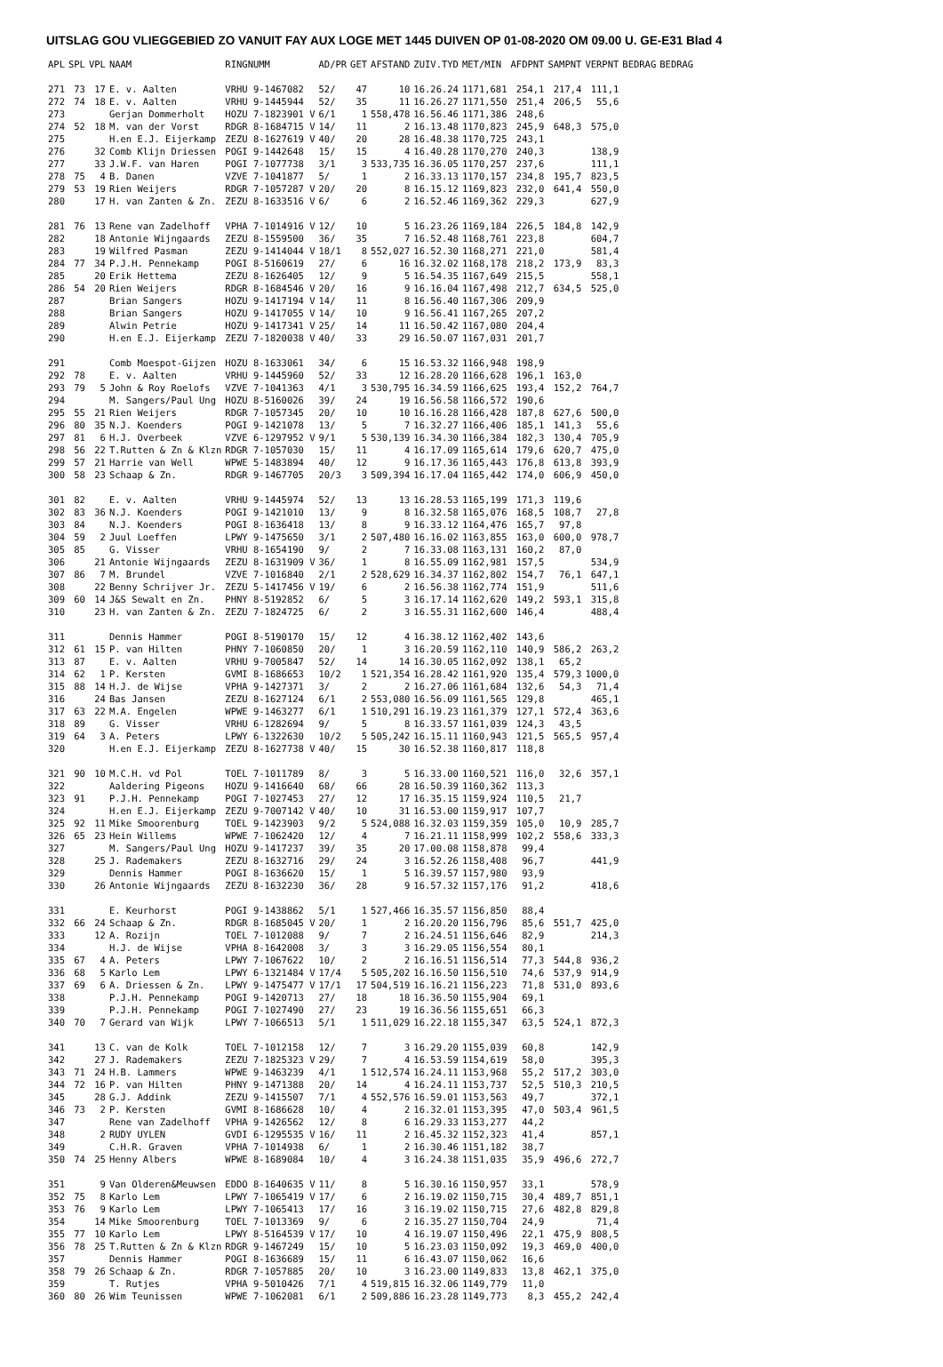UITSLAG GOU VLIEGGEBIED ZO VANUIT FAY AUX LOGE MET 1445 DUIVEN OP 01-08-2020 OM 09.00 U. GE-E31 Blad 4
| APL | SPL | VPL | NAAM | RINGNUMM | AD/PR | GET | AFSTAND | ZUIV.TYD | MET/MIN | AFDPNT | SAMPNT | VERPNT | BEDRAG | BEDRAG |
| --- | --- | --- | --- | --- | --- | --- | --- | --- | --- | --- | --- | --- | --- | --- |
| 271 | 73 | 17 | E. v. Aalten | VRHU 9-1467082 | 52/ | 47 | 10 | 16.26.24 | 1171,681 | 254,1 | 217,4 | 111,1 | | |
| 272 | 74 | 18 | E. v. Aalten | VRHU 9-1445944 | 52/ | 35 | 11 | 16.26.27 | 1171,550 | 251,4 | 206,5 | 55,6 | | |
| 273 | | | Gerjan Dommerholt | HOZU 7-1823901 V | 6/1 | 1 | 558,478 | 16.56.46 | 1171,386 | 248,6 | | | | |
| 274 | 52 | 18 | M. van der Vorst | RDGR 8-1684715 V | 14/ | 11 | 2 | 16.13.48 | 1170,823 | 245,9 | 648,3 | 575,0 | | |
| 275 | | | H.en E.J. Eijerkamp | ZEZU 8-1627619 V | 40/ | 20 | 28 | 16.48.38 | 1170,725 | 243,1 | | | | |
| 276 | | 32 | Comb Klijn Driessen | POGI 9-1442648 | 15/ | 15 | 4 | 16.40.28 | 1170,270 | 240,3 | | 138,9 | | |
| 277 | | 33 | J.W.F. van Haren | POGI 7-1077738 | 3/1 | 3 | 533,735 | 16.36.05 | 1170,257 | 237,6 | | 111,1 | | |
| 278 | 75 | 4 | B. Danen | VZVE 7-1041877 | 5/ | 1 | 2 | 16.33.13 | 1170,157 | 234,8 | 195,7 | 823,5 | | |
| 279 | 53 | 19 | Rien Weijers | RDGR 7-1057287 V | 20/ | 20 | 8 | 16.15.12 | 1169,823 | 232,0 | 641,4 | 550,0 | | |
| 280 | | 17 | H. van Zanten & Zn. | ZEZU 8-1633516 V | 6/ | 6 | 2 | 16.52.46 | 1169,362 | 229,3 | | 627,9 | | |
| 281 | 76 | 13 | Rene van Zadelhoff | VPHA 7-1014916 V | 12/ | 10 | 5 | 16.23.26 | 1169,184 | 226,5 | 184,8 | 142,9 | | |
| 282 | | 18 | Antonie Wijngaards | ZEZU 8-1559500 | 36/ | 35 | 7 | 16.52.48 | 1168,761 | 223,8 | | 604,7 | | |
| 283 | | 19 | Wilfred Pasman | ZEZU 9-1414044 V | 18/1 | 8 | 552,027 | 16.52.30 | 1168,271 | 221,0 | | 581,4 | | |
| 284 | 77 | 34 | P.J.H. Pennekamp | POGI 8-5160619 | 27/ | 6 | 16 | 16.32.02 | 1168,178 | 218,2 | 173,9 | 83,3 | | |
| 285 | | 20 | Erik Hettema | ZEZU 8-1626405 | 12/ | 9 | 5 | 16.54.35 | 1167,649 | 215,5 | | 558,1 | | |
| 286 | 54 | 20 | Rien Weijers | RDGR 8-1684546 V | 20/ | 16 | 9 | 16.16.04 | 1167,498 | 212,7 | 634,5 | 525,0 | | |
| 287 | | | Brian Sangers | HOZU 9-1417194 V | 14/ | 11 | 8 | 16.56.40 | 1167,306 | 209,9 | | | | |
| 288 | | | Brian Sangers | HOZU 9-1417055 V | 14/ | 10 | 9 | 16.56.41 | 1167,265 | 207,2 | | | | |
| 289 | | | Alwin Petrie | HOZU 9-1417341 V | 25/ | 14 | 11 | 16.50.42 | 1167,080 | 204,4 | | | | |
| 290 | | | H.en E.J. Eijerkamp | ZEZU 7-1820038 V | 40/ | 33 | 29 | 16.50.07 | 1167,031 | 201,7 | | | | |
| 291 | | | Comb Moespot-Gijzen | HOZU 8-1633061 | 34/ | 6 | 15 | 16.53.32 | 1166,948 | 198,9 | | | | |
| 292 | 78 | | E. v. Aalten | VRHU 9-1445960 | 52/ | 33 | 12 | 16.28.20 | 1166,628 | 196,1 | 163,0 | | | |
| 293 | 79 | 5 | John & Roy Roelofs | VZVE 7-1041363 | 4/1 | 3 | 530,795 | 16.34.59 | 1166,625 | 193,4 | 152,2 | 764,7 | | |
| 294 | | | M. Sangers/Paul Ung | HOZU 8-5160026 | 39/ | 24 | 19 | 16.56.58 | 1166,572 | 190,6 | | | | |
| 295 | 55 | 21 | Rien Weijers | RDGR 7-1057345 | 20/ | 10 | 10 | 16.16.28 | 1166,428 | 187,8 | 627,6 | 500,0 | | |
| 296 | 80 | 35 | N.J. Koenders | POGI 9-1421078 | 13/ | 5 | 7 | 16.32.27 | 1166,406 | 185,1 | 141,3 | 55,6 | | |
| 297 | 81 | 6 | H.J. Overbeek | VZVE 6-1297952 V | 9/1 | 5 | 530,139 | 16.34.30 | 1166,384 | 182,3 | 130,4 | 705,9 | | |
| 298 | 56 | 22 | T.Rutten & Zn & Klzn | RDGR 7-1057030 | 15/ | 11 | 4 | 16.17.09 | 1165,614 | 179,6 | 620,7 | 475,0 | | |
| 299 | 57 | 21 | Harrie van Well | WPWE 5-1483894 | 40/ | 12 | 9 | 16.17.36 | 1165,443 | 176,8 | 613,8 | 393,9 | | |
| 300 | 58 | 23 | Schaap & Zn. | RDGR 9-1467705 | 20/3 | 3 | 509,394 | 16.17.04 | 1165,442 | 174,0 | 606,9 | 450,0 | | |
| 301 | 82 | | E. v. Aalten | VRHU 9-1445974 | 52/ | 13 | 13 | 16.28.53 | 1165,199 | 171,3 | 119,6 | | | |
| 302 | 83 | 36 | N.J. Koenders | POGI 9-1421010 | 13/ | 9 | 8 | 16.32.58 | 1165,076 | 168,5 | 108,7 | 27,8 | | |
| 303 | 84 | | N.J. Koenders | POGI 8-1636418 | 13/ | 8 | 9 | 16.33.12 | 1164,476 | 165,7 | 97,8 | | | |
| 304 | 59 | 2 | Juul Loeffen | LPWY 9-1475650 | 3/1 | 2 | 507,480 | 16.16.02 | 1163,855 | 163,0 | 600,0 | 978,7 | | |
| 305 | 85 | | G. Visser | VRHU 8-1654190 | 9/ | 2 | 7 | 16.33.08 | 1163,131 | 160,2 | 87,0 | | | |
| 306 | | 21 | Antonie Wijngaards | ZEZU 8-1631909 V | 36/ | 1 | 8 | 16.55.09 | 1162,981 | 157,5 | | 534,9 | | |
| 307 | 86 | 7 | M. Brundel | VZVE 7-1016840 | 2/1 | 2 | 528,629 | 16.34.37 | 1162,802 | 154,7 | 76,1 | 647,1 | | |
| 308 | | 22 | Benny Schrijver Jr. | ZEZU 5-1417456 V | 19/ | 6 | 2 | 16.56.38 | 1162,774 | 151,9 | | 511,6 | | |
| 309 | 60 | 14 | J&S Sewalt en Zn. | PHNY 8-5192852 | 6/ | 5 | 3 | 16.17.14 | 1162,620 | 149,2 | 593,1 | 315,8 | | |
| 310 | | 23 | H. van Zanten & Zn. | ZEZU 7-1824725 | 6/ | 2 | 3 | 16.55.31 | 1162,600 | 146,4 | | 488,4 | | |
| 311 | | | Dennis Hammer | POGI 8-5190170 | 15/ | 12 | 4 | 16.38.12 | 1162,402 | 143,6 | | | | |
| 312 | 61 | 15 | P. van Hilten | PHNY 7-1060850 | 20/ | 1 | 3 | 16.20.59 | 1162,110 | 140,9 | 586,2 | 263,2 | | |
| 313 | 87 | | E. v. Aalten | VRHU 9-7005847 | 52/ | 14 | 14 | 16.30.05 | 1162,092 | 138,1 | 65,2 | | | |
| 314 | 62 | 1 | P. Kersten | GVMI 8-1686653 | 10/2 | 1 | 521,354 | 16.28.42 | 1161,920 | 135,4 | 579,3 | 1000,0 | | |
| 315 | 88 | 14 | H.J. de Wijse | VPHA 9-1427371 | 3/ | 2 | 2 | 16.27.06 | 1161,684 | 132,6 | 54,3 | 71,4 | | |
| 316 | | 24 | Bas Jansen | ZEZU 8-1627124 | 6/1 | 2 | 553,080 | 16.56.09 | 1161,565 | 129,8 | | 465,1 | | |
| 317 | 63 | 22 | M.A. Engelen | WPWE 9-1463277 | 6/1 | 1 | 510,291 | 16.19.23 | 1161,379 | 127,1 | 572,4 | 363,6 | | |
| 318 | 89 | | G. Visser | VRHU 6-1282694 | 9/ | 5 | 8 | 16.33.57 | 1161,039 | 124,3 | 43,5 | | | |
| 319 | 64 | 3 | A. Peters | LPWY 6-1322630 | 10/2 | 5 | 505,242 | 16.15.11 | 1160,943 | 121,5 | 565,5 | 957,4 | | |
| 320 | | | H.en E.J. Eijerkamp | ZEZU 8-1627738 V | 40/ | 15 | 30 | 16.52.38 | 1160,817 | 118,8 | | | | |
| 321 | 90 | 10 | M.C.H. vd Pol | TOEL 7-1011789 | 8/ | 3 | 5 | 16.33.00 | 1160,521 | 116,0 | 32,6 | 357,1 | | |
| 322 | | | Aaldering Pigeons | HOZU 9-1416640 | 68/ | 66 | 28 | 16.50.39 | 1160,362 | 113,3 | | | | |
| 323 | 91 | | P.J.H. Pennekamp | POGI 7-1027453 | 27/ | 12 | 17 | 16.35.15 | 1159,924 | 110,5 | 21,7 | | | |
| 324 | | | H.en E.J. Eijerkamp | ZEZU 9-7007142 V | 40/ | 10 | 31 | 16.53.00 | 1159,917 | 107,7 | | | | |
| 325 | 92 | 11 | Mike Smoorenburg | TOEL 9-1423903 | 9/2 | 5 | 524,088 | 16.32.03 | 1159,359 | 105,0 | 10,9 | 285,7 | | |
| 326 | 65 | 23 | Hein Willems | WPWE 7-1062420 | 12/ | 4 | 7 | 16.21.11 | 1158,999 | 102,2 | 558,6 | 333,3 | | |
| 327 | | | M. Sangers/Paul Ung | HOZU 9-1417237 | 39/ | 35 | 20 | 17.00.08 | 1158,878 | 99,4 | | | | |
| 328 | | 25 | J. Rademakers | ZEZU 8-1632716 | 29/ | 24 | 3 | 16.52.26 | 1158,408 | 96,7 | | 441,9 | | |
| 329 | | | Dennis Hammer | POGI 8-1636620 | 15/ | 1 | 5 | 16.39.57 | 1157,980 | 93,9 | | | | |
| 330 | | 26 | Antonie Wijngaards | ZEZU 8-1632230 | 36/ | 28 | 9 | 16.57.32 | 1157,176 | 91,2 | | 418,6 | | |
| 331 | | | E. Keurhorst | POGI 9-1438862 | 5/1 | 1 | 527,466 | 16.35.57 | 1156,850 | 88,4 | | | | |
| 332 | 66 | 24 | Schaap & Zn. | RDGR 8-1685045 V | 20/ | 1 | 2 | 16.20.20 | 1156,796 | 85,6 | 551,7 | 425,0 | | |
| 333 | | 12 | A. Rozijn | TOEL 7-1012088 | 9/ | 7 | 2 | 16.24.51 | 1156,646 | 82,9 | | 214,3 | | |
| 334 | | | H.J. de Wijse | VPHA 8-1642008 | 3/ | 3 | 3 | 16.29.05 | 1156,554 | 80,1 | | | | |
| 335 | 67 | 4 | A. Peters | LPWY 7-1067622 | 10/ | 2 | 2 | 16.16.51 | 1156,514 | 77,3 | 544,8 | 936,2 | | |
| 336 | 68 | 5 | Karlo Lem | LPWY 6-1321484 V | 17/4 | 5 | 505,202 | 16.16.50 | 1156,510 | 74,6 | 537,9 | 914,9 | | |
| 337 | 69 | 6 | A. Driessen & Zn. | LPWY 9-1475477 V | 17/1 | 17 | 504,519 | 16.16.21 | 1156,223 | 71,8 | 531,0 | 893,6 | | |
| 338 | | | P.J.H. Pennekamp | POGI 9-1420713 | 27/ | 18 | 18 | 16.36.50 | 1155,904 | 69,1 | | | | |
| 339 | | | P.J.H. Pennekamp | POGI 7-1027490 | 27/ | 23 | 19 | 16.36.56 | 1155,651 | 66,3 | | | | |
| 340 | 70 | 7 | Gerard van Wijk | LPWY 7-1066513 | 5/1 | 1 | 511,029 | 16.22.18 | 1155,347 | 63,5 | 524,1 | 872,3 | | |
| 341 | | 13 | C. van de Kolk | TOEL 7-1012158 | 12/ | 7 | 3 | 16.29.20 | 1155,039 | 60,8 | | 142,9 | | |
| 342 | | 27 | J. Rademakers | ZEZU 7-1825323 V | 29/ | 7 | 4 | 16.53.59 | 1154,619 | 58,0 | | 395,3 | | |
| 343 | 71 | 24 | H.B. Lammers | WPWE 9-1463239 | 4/1 | 1 | 512,574 | 16.24.11 | 1153,968 | 55,2 | 517,2 | 303,0 | | |
| 344 | 72 | 16 | P. van Hilten | PHNY 9-1471388 | 20/ | 14 | 4 | 16.24.11 | 1153,737 | 52,5 | 510,3 | 210,5 | | |
| 345 | | 28 | G.J. Addink | ZEZU 9-1415507 | 7/1 | 4 | 552,576 | 16.59.01 | 1153,563 | 49,7 | | 372,1 | | |
| 346 | 73 | 2 | P. Kersten | GVMI 8-1686628 | 10/ | 4 | 2 | 16.32.01 | 1153,395 | 47,0 | 503,4 | 961,5 | | |
| 347 | | | Rene van Zadelhoff | VPHA 9-1426562 | 12/ | 8 | 6 | 16.29.33 | 1153,277 | 44,2 | | | | |
| 348 | | 2 | RUDY UYLEN | GVDI 6-1295535 V | 16/ | 11 | 2 | 16.45.32 | 1152,323 | 41,4 | | 857,1 | | |
| 349 | | | C.H.R. Graven | VPHA 7-1014938 | 6/ | 1 | 2 | 16.30.46 | 1151,182 | 38,7 | | | | |
| 350 | 74 | 25 | Henny Albers | WPWE 8-1689084 | 10/ | 4 | 3 | 16.24.38 | 1151,035 | 35,9 | 496,6 | 272,7 | | |
| 351 | | 9 | Van Olderen&Meuwsen | EDDO 8-1640635 V | 11/ | 8 | 5 | 16.30.16 | 1150,957 | 33,1 | | 578,9 | | |
| 352 | 75 | 8 | Karlo Lem | LPWY 7-1065419 V | 17/ | 6 | 2 | 16.19.02 | 1150,715 | 30,4 | 489,7 | 851,1 | | |
| 353 | 76 | 9 | Karlo Lem | LPWY 7-1065413 | 17/ | 16 | 3 | 16.19.02 | 1150,715 | 27,6 | 482,8 | 829,8 | | |
| 354 | | 14 | Mike Smoorenburg | TOEL 7-1013369 | 9/ | 6 | 2 | 16.35.27 | 1150,704 | 24,9 | | 71,4 | | |
| 355 | 77 | 10 | Karlo Lem | LPWY 8-5164539 V | 17/ | 10 | 4 | 16.19.07 | 1150,496 | 22,1 | 475,9 | 808,5 | | |
| 356 | 78 | 25 | T.Rutten & Zn & Klzn | RDGR 9-1467249 | 15/ | 10 | 5 | 16.23.03 | 1150,092 | 19,3 | 469,0 | 400,0 | | |
| 357 | | | Dennis Hammer | POGI 8-1636689 | 15/ | 11 | 6 | 16.43.07 | 1150,062 | 16,6 | | | | |
| 358 | 79 | 26 | Schaap & Zn. | RDGR 7-1057885 | 20/ | 10 | 3 | 16.23.00 | 1149,833 | 13,8 | 462,1 | 375,0 | | |
| 359 | | | T. Rutjes | VPHA 9-5010426 | 7/1 | 4 | 519,815 | 16.32.06 | 1149,779 | 11,0 | | | | |
| 360 | 80 | 26 | Wim Teunissen | WPWE 7-1062081 | 6/1 | 2 | 509,886 | 16.23.28 | 1149,773 | 8,3 | 455,2 | 242,4 | | |